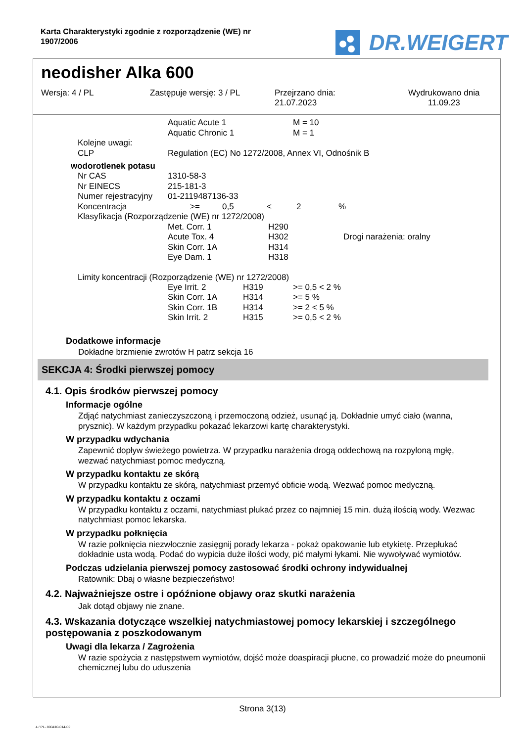Karta Charakterystyki zgodnie z rozporządzenie (WE) nr 1907/2006
DR.WEIGERT
neodisher Alka 600
Wersja: 4 / PL Zastępuje wersję: 3 / PL Przejrzano dnia:
21.07.2023
Wydrukowano dnia
11.09.23
| | Aquatic Acute 1 | M = 10 |
| | Aquatic Chronic 1 | M = 1 |
| Kolejne uwagi: | | |
| CLP | Regulation (EC) No 1272/2008, Annex VI, Odnośnik B | |
wodorotlenek potasu
| Nr CAS | 1310-58-3 | | | | |
| Nr EINECS | 215-181-3 | | | | |
| Numer rejestracyjny | 01-2119487136-33 | | | | |
| Koncentracja | >= | 0,5 | < | 2 | % |
| Klasyfikacja (Rozporządzenie (WE) nr 1272/2008) | | | | | |
| Met. Corr. 1 | H290 | |
| Acute Tox. 4 | H302 | Drogi narażenia: oralny |
| Skin Corr. 1A | H314 | |
| Eye Dam. 1 | H318 | |
Limity koncentracji (Rozporządzenie (WE) nr 1272/2008)
| Eye Irrit. 2 | H319 | >= 0,5 < 2 % |
| Skin Corr. 1A | H314 | >= 5 % |
| Skin Corr. 1B | H314 | >= 2 < 5 % |
| Skin Irrit. 2 | H315 | >= 0,5 < 2 % |
Dodatkowe informacje
Dokładne brzmienie zwrotów H patrz sekcja 16
SEKCJA 4: Środki pierwszej pomocy
4.1. Opis środków pierwszej pomocy
Informacje ogólne
Zdjąć natychmiast zanieczyszczoną i przemoczoną odzież, usunąć ją. Dokładnie umyć ciało (wanna, prysznic). W każdym przypadku pokazać lekarzowi kartę charakterystyki.
W przypadku wdychania
Zapewnić dopływ świeżego powietrza. W przypadku narażenia drogą oddechową na rozpyloną mgłę, wezwać natychmiast pomoc medyczną.
W przypadku kontaktu ze skórą
W przypadku kontaktu ze skórą, natychmiast przemyć obficie wodą. Wezwać pomoc medyczną.
W przypadku kontaktu z oczami
W przypadku kontaktu z oczami, natychmiast płukać przez co najmniej 15 min. dużą ilością wody. Wezwac natychmiast pomoc lekarska.
W przypadku połknięcia
W razie połknięcia niezwłocznie zasięgnij porady lekarza - pokaż opakowanie lub etykietę. Przepłukać dokładnie usta wodą. Podać do wypicia duże ilości wody, pić małymi łykami. Nie wywoływać wymiotów.
Podczas udzielania pierwszej pomocy zastosować środki ochrony indywidualnej
Ratownik: Dbaj o własne bezpieczeństwo!
4.2. Najważniejsze ostre i opóźnione objawy oraz skutki narażenia
Jak dotąd objawy nie znane.
4.3. Wskazania dotyczące wszelkiej natychmiastowej pomocy lekarskiej i szczególnego postępowania z poszkodowanym
Uwagi dla lekarza / Zagrożenia
W razie spożycia z następstwem wymiotów, dojść może doaspiracji płucne, co prowadzić może do pneumonii chemicznej lubu do uduszenia
Strona 3(13)
4 / PL- 800410-014-02